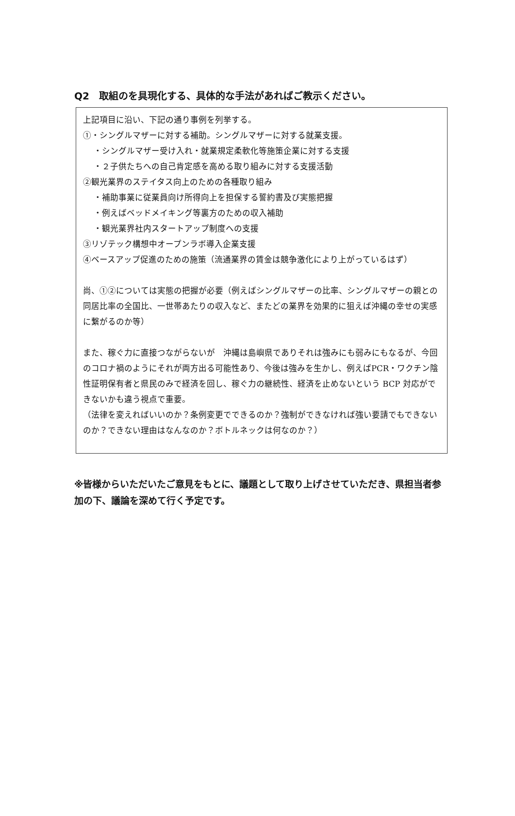Q2　取組のを具現化する、具体的な手法があればご教示ください。
上記項目に沿い、下記の通り事例を列挙する。
①・シングルマザーに対する補助。シングルマザーに対する就業支援。
・シングルマザー受け入れ・就業規定柔軟化等施策企業に対する支援
・２子供たちへの自己肯定感を高める取り組みに対する支援活動
②観光業界のステイタス向上のための各種取り組み
・補助事業に従業員向け所得向上を担保する誓約書及び実態把握
・例えばベッドメイキング等裏方のための収入補助
・観光業界社内スタートアップ制度への支援
③リゾテック構想中オープンラボ導入企業支援
④ベースアップ促進のための施策（流通業界の賃金は競争激化により上がっているはず）
尚、①②については実態の把握が必要（例えばシングルマザーの比率、シングルマザーの親との同居比率の全国比、一世帯あたりの収入など、またどの業界を効果的に狙えば沖縄の幸せの実感に繋がるのか等）
また、稼ぐ力に直接つながらないが　沖縄は島嶼県でありそれは強みにも弱みにもなるが、今回のコロナ禍のようにそれが両方出る可能性あり、今後は強みを生かし、例えばPCR・ワクチン陰性証明保有者と県民のみで経済を回し、稼ぐ力の継続性、経済を止めないという BCP 対応ができないかも違う視点で重要。
（法律を変えればいいのか？条例変更でできるのか？強制ができなければ強い要請でもできないのか？できない理由はなんなのか？ボトルネックは何なのか？）
※皆様からいただいたご意見をもとに、議題として取り上げさせていただき、県担当者参加の下、議論を深めて行く予定です。